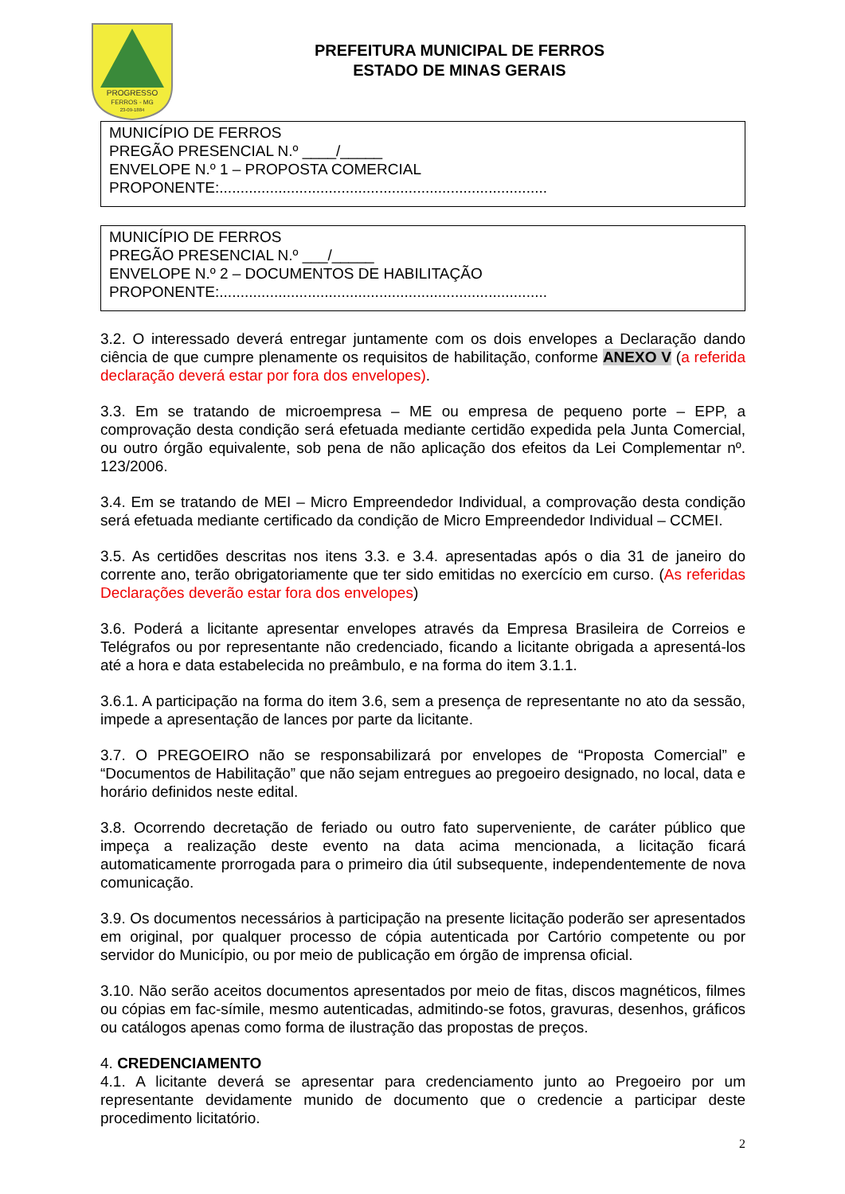PROGRESSO
FERROS - MG
23-09-1884
PREFEITURA MUNICIPAL DE FERROS
ESTADO DE MINAS GERAIS
MUNICÍPIO DE FERROS
PREGÃO PRESENCIAL N.º ____/_____
ENVELOPE N.º 1 – PROPOSTA COMERCIAL
PROPONENTE:..............................................................................
MUNICÍPIO DE FERROS
PREGÃO PRESENCIAL N.º ___/_____
ENVELOPE N.º 2 – DOCUMENTOS DE HABILITAÇÃO
PROPONENTE:..............................................................................
3.2. O interessado deverá entregar juntamente com os dois envelopes a Declaração dando ciência de que cumpre plenamente os requisitos de habilitação, conforme ANEXO V (a referida declaração deverá estar por fora dos envelopes).
3.3. Em se tratando de microempresa – ME ou empresa de pequeno porte – EPP, a comprovação desta condição será efetuada mediante certidão expedida pela Junta Comercial, ou outro órgão equivalente, sob pena de não aplicação dos efeitos da Lei Complementar nº. 123/2006.
3.4. Em se tratando de MEI – Micro Empreendedor Individual, a comprovação desta condição será efetuada mediante certificado da condição de Micro Empreendedor Individual – CCMEI.
3.5. As certidões descritas nos itens 3.3. e 3.4. apresentadas após o dia 31 de janeiro do corrente ano, terão obrigatoriamente que ter sido emitidas no exercício em curso. (As referidas Declarações deverão estar fora dos envelopes)
3.6. Poderá a licitante apresentar envelopes através da Empresa Brasileira de Correios e Telégrafos ou por representante não credenciado, ficando a licitante obrigada a apresentá-los até a hora e data estabelecida no preâmbulo, e na forma do item 3.1.1.
3.6.1. A participação na forma do item 3.6, sem a presença de representante no ato da sessão, impede a apresentação de lances por parte da licitante.
3.7. O PREGOEIRO não se responsabilizará por envelopes de “Proposta Comercial” e “Documentos de Habilitação” que não sejam entregues ao pregoeiro designado, no local, data e horário definidos neste edital.
3.8. Ocorrendo decretação de feriado ou outro fato superveniente, de caráter público que impeça a realização deste evento na data acima mencionada, a licitação ficará automaticamente prorrogada para o primeiro dia útil subsequente, independentemente de nova comunicação.
3.9. Os documentos necessários à participação na presente licitação poderão ser apresentados em original, por qualquer processo de cópia autenticada por Cartório competente ou por servidor do Município, ou por meio de publicação em órgão de imprensa oficial.
3.10. Não serão aceitos documentos apresentados por meio de fitas, discos magnéticos, filmes ou cópias em fac-símile, mesmo autenticadas, admitindo-se fotos, gravuras, desenhos, gráficos ou catálogos apenas como forma de ilustração das propostas de preços.
4. CREDENCIAMENTO
4.1. A licitante deverá se apresentar para credenciamento junto ao Pregoeiro por um representante devidamente munido de documento que o credencie a participar deste procedimento licitatório.
2